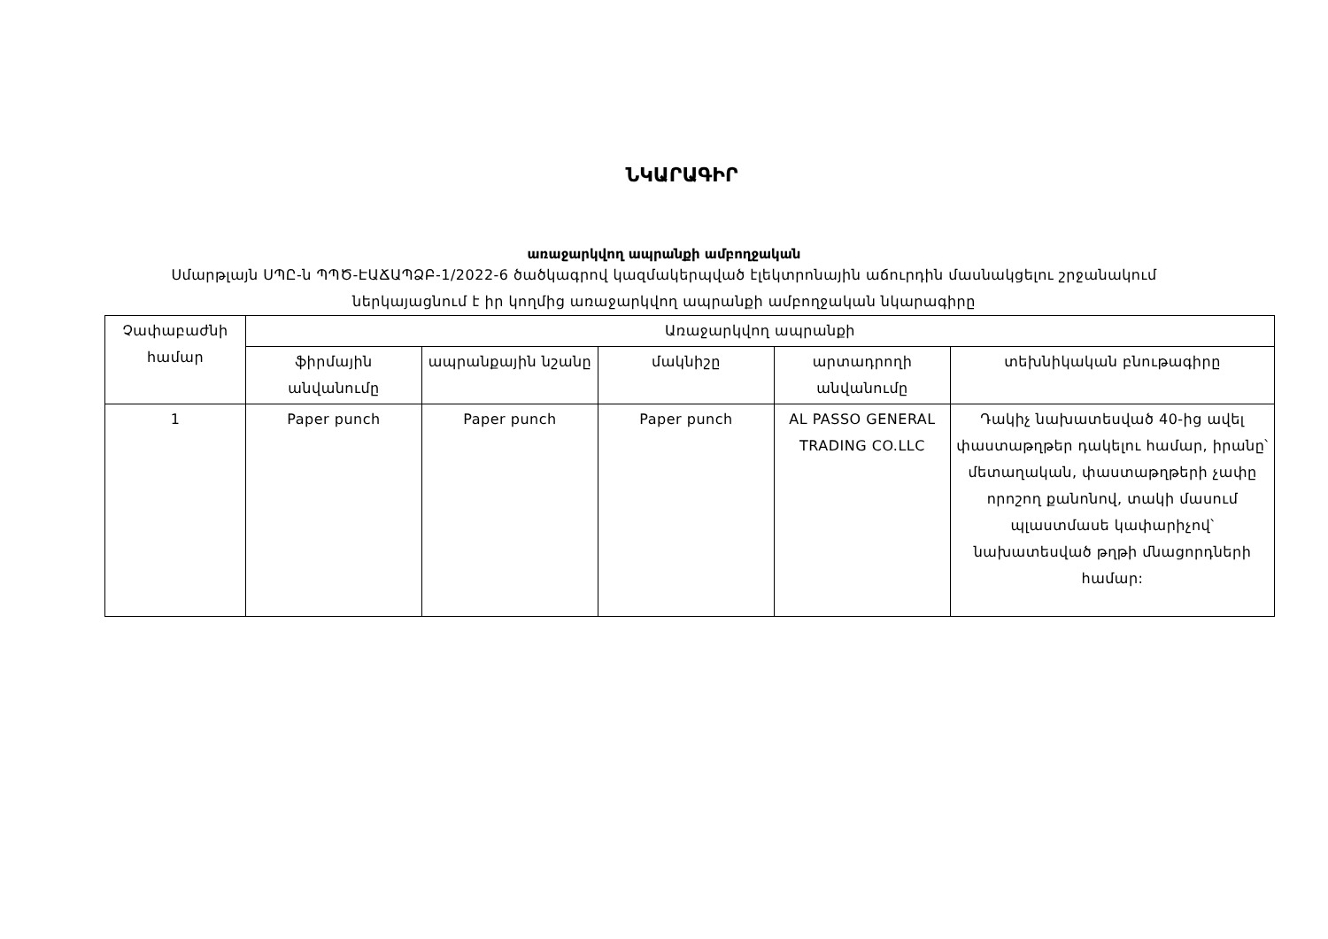ՆԿԱՐԱԳԻՐ
առաջարկվող ապրանքի ամբողջական
Սմարթլայն ՍՊԸ-ն ՊՊԾ-ԷԱՃԱՊՁԲ-1/2022-6 ծածկագրով կազմակերպված էլեկտրոնային աճուրդին մասնակցելու շրջանակում
ներկայացնում է իր կողմից առաջարկվող ապրանքի ամբողջական նկարագիրը
| Չափաբաժնի համար | Առաջարկվող ապրանքի | | | | |
| --- | --- | --- | --- | --- | --- |
| | ֆիրմային անվանումը | ապրանքային նշանը | մակնիշը | արտադրողի անվանումը | տեխնիկական բնութագիրը |
| 1 | Paper punch | Paper punch | Paper punch | AL PASSO GENERAL TRADING CO.LLC | Դակիչ նախատեսված 40-ից ավել փաստաթղթեր դակելու համար, իրանը՝ մետաղական, փաստաթղթերի չափը որոշող քանոնով, տակի մասում պլաստմասե կափարիչով՝ նախատեսված թղթի մնացորդների համար: |